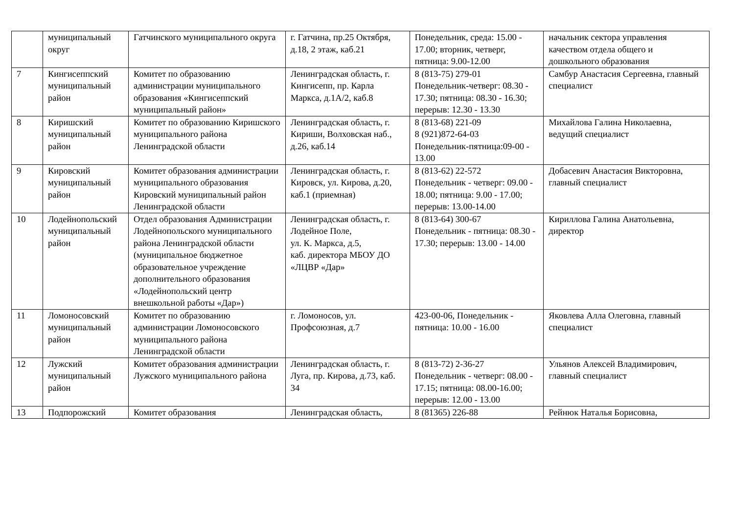| | муниципальный округ | Гатчинского муниципального округа | г. Гатчина, пр.25 Октября, д.18, 2 этаж, каб.21 | Понедельник, среда: 15.00 - 17.00; вторник, четверг, пятница: 9.00-12.00 | начальник сектора управления качеством отдела общего и дошкольного образования |
| 7 | Кингисеппский муниципальный район | Комитет по образованию администрации муниципального образования «Кингисеппский муниципальный район» | Ленинградская область, г. Кингисепп, пр. Карла Маркса, д.1А/2, каб.8 | 8 (813-75) 279-01 Понедельник-четверг: 08.30 - 17.30; пятница: 08.30 - 16.30; перерыв: 12.30 - 13.30 | Самбур Анастасия Сергеевна, главный специалист |
| 8 | Киришский муниципальный район | Комитет по образованию Киришского муниципального района Ленинградской области | Ленинградская область, г. Кириши, Волховская наб., д.26, каб.14 | 8 (813-68) 221-09 8 (921)872-64-03 Понедельник-пятница:09-00 - 13.00 | Михайлова Галина Николаевна, ведущий специалист |
| 9 | Кировский муниципальный район | Комитет образования администрации муниципального образования Кировский муниципальный район Ленинградской области | Ленинградская область, г. Кировск, ул. Кирова, д.20, каб.1 (приемная) | 8 (813-62) 22-572 Понедельник - четверг: 09.00 - 18.00; пятница: 9.00 - 17.00; перерыв: 13.00-14.00 | Добасевич Анастасия Викторовна, главный специалист |
| 10 | Лодейнопольский муниципальный район | Отдел образования Администрации Лодейнопольского муниципального района Ленинградской области (муниципальное бюджетное образовательное учреждение дополнительного образования «Лодейнопольский центр внешкольной работы «Дар») | Ленинградская область, г. Лодейное Поле, ул. К. Маркса, д.5, каб. директора МБОУ ДО «ЛЦВР «Дар» | 8 (813-64) 300-67 Понедельник - пятница: 08.30 - 17.30; перерыв: 13.00 - 14.00 | Кириллова Галина Анатольевна, директор |
| 11 | Ломоносовский муниципальный район | Комитет по образованию администрации Ломоносовского муниципального района Ленинградской области | г. Ломоносов, ул. Профсоюзная, д.7 | 423-00-06, Понедельник - пятница: 10.00 - 16.00 | Яковлева Алла Олеговна, главный специалист |
| 12 | Лужский муниципальный район | Комитет образования администрации Лужского муниципального района | Ленинградская область, г. Луга, пр. Кирова, д.73, каб. 34 | 8 (813-72) 2-36-27 Понедельник - четверг: 08.00 - 17.15; пятница: 08.00-16.00; перерыв: 12.00 - 13.00 | Ульянов Алексей Владимирович, главный специалист |
| 13 | Подпорожский | Комитет образования | Ленинградская область, | 8 (81365) 226-88 | Рейнюк Наталья Борисовна, |